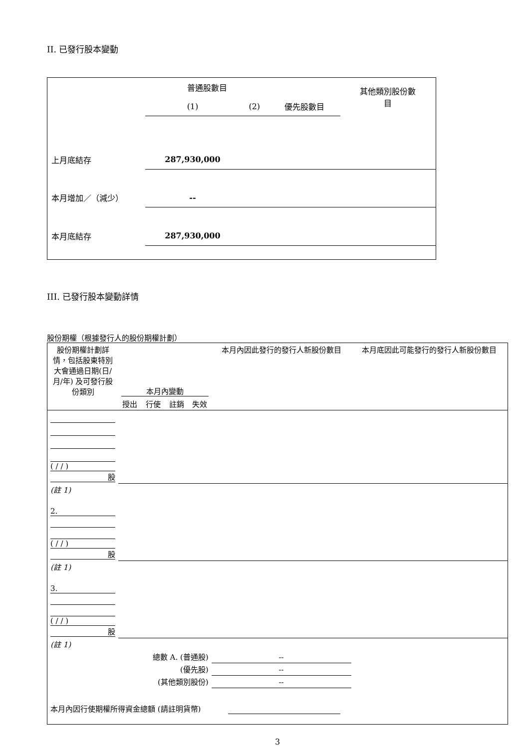II. 已發行股本變動
| | 普通股數目 | | | 其他類別股份數 目 |
| | (1) | (2) | 優先股數目 | |
| 上月底結存 | 287,930,000 | | | |
| 本月增加／（減少） | -- | | | |
| 本月底結存 | 287,930,000 | | | |
III. 已發行股本變動詳情
股份期權（根據發行人的股份期權計劃）
| 股份期權計劃詳情，包括股東特別大會通過日期(日/月/年) 及可發行股份類別 | 本月內變動 | | | | 本月內因此發行的發行人新股份數目 | 本月底因此可能發行的發行人新股份數目 |
| | 授出 | 行使 | 註銷 | 失效 | | |
| ( / / ) 股 | | | | | | |
| (註 1) | | | | | | |
| 2. ( / / ) 股 | | | | | | |
| (註 1) | | | | | | |
| 3. ( / / ) 股 | | | | | | |
| (註 1) | | | | | | |
| 總數 A. (普通股) | | | | | -- | |
| (優先股) | | | | | -- | |
| (其他類別股份) | | | | | -- | |
| 本月內因行使期權所得資金總額 (請註明貨幣) | | | | | | |
3